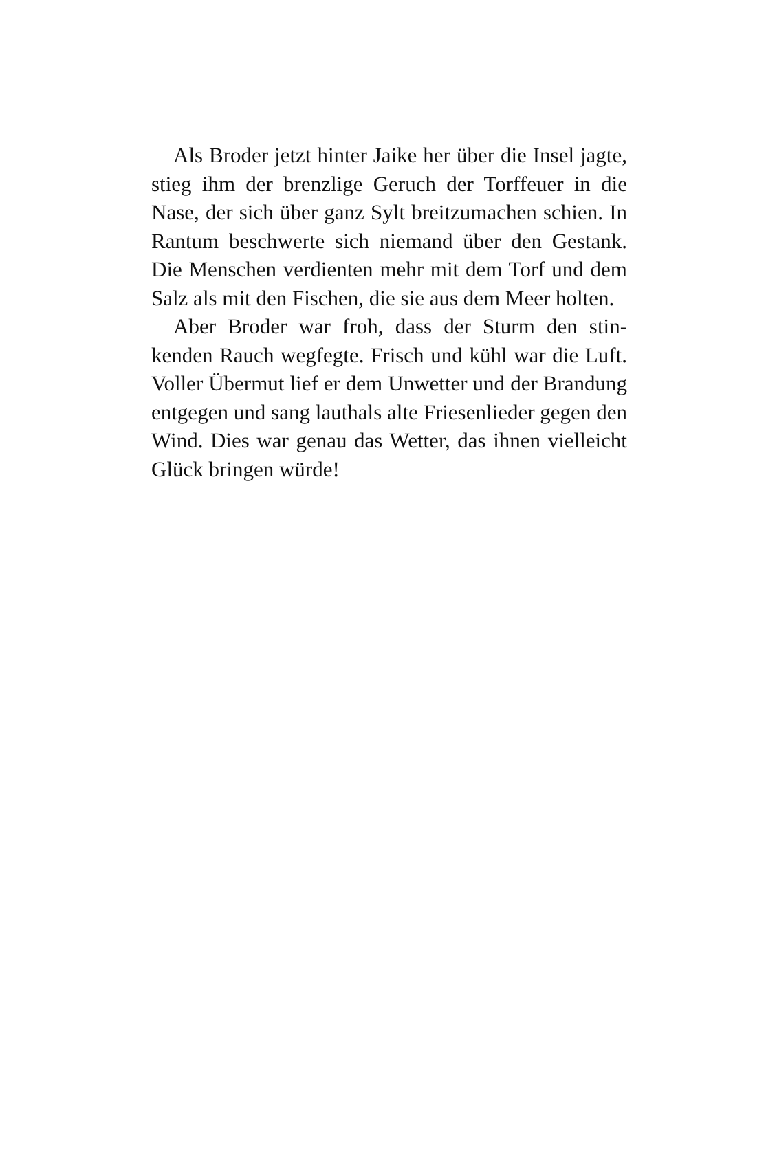Als Broder jetzt hinter Jaike her über die Insel jag­te, stieg ihm der brenzlige Geruch der Torffeuer in die Nase, der sich über ganz Sylt breitzumachen schien. In Rantum beschwerte sich niemand über den Gestank. Die Menschen verdienten mehr mit dem Torf und dem Salz als mit den Fischen, die sie aus dem Meer holten.
Aber Broder war froh, dass der Sturm den stin­kenden Rauch wegfegte. Frisch und kühl war die Luft. Voller Übermut lief er dem Unwetter und der Brandung entgegen und sang lauthals alte Friesen­lieder gegen den Wind. Dies war genau das Wetter, das ihnen vielleicht Glück bringen würde!